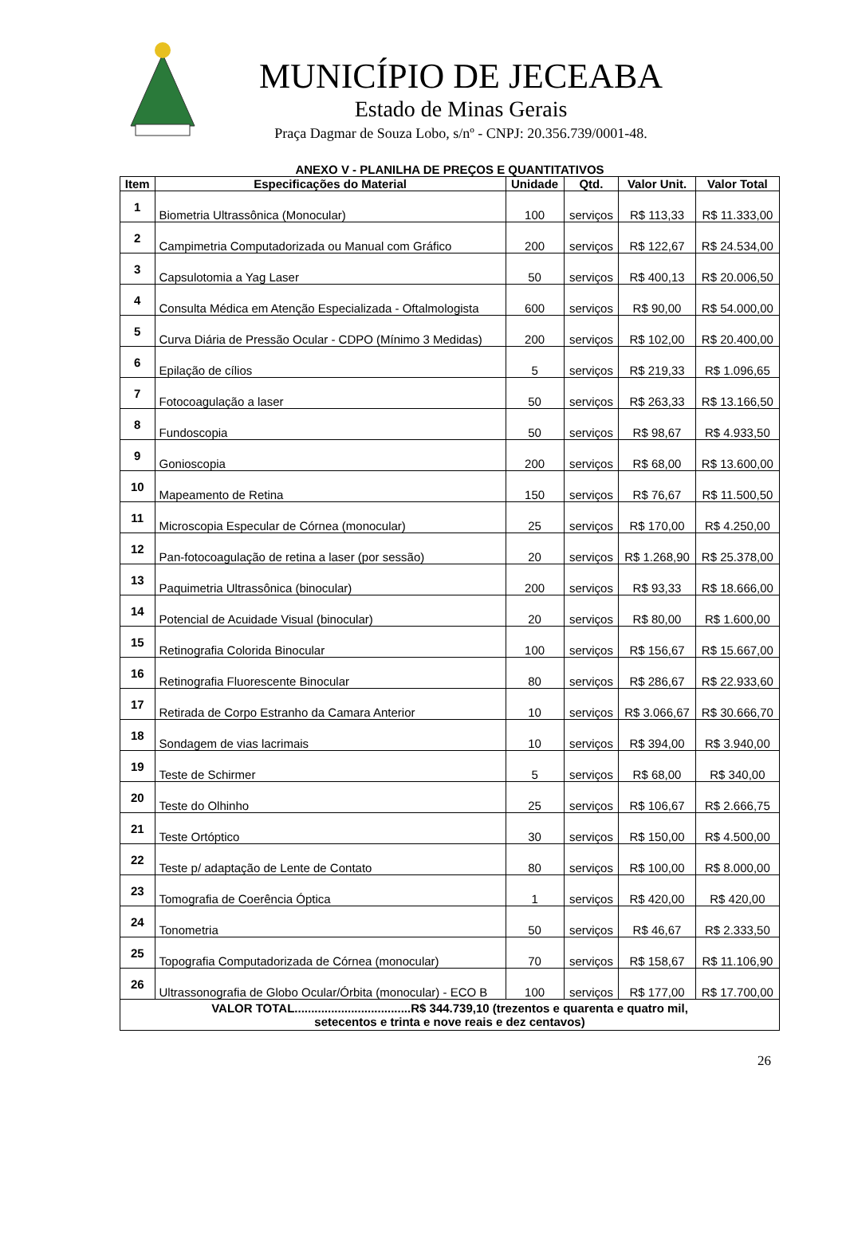MUNICÍPIO DE JECEABA
Estado de Minas Gerais
Praça Dagmar de Souza Lobo, s/nº - CNPJ: 20.356.739/0001-48.
ANEXO V - PLANILHA DE PREÇOS E QUANTITATIVOS
| Item | Especificações do Material | Unidade | Qtd. | Valor Unit. | Valor Total |
| --- | --- | --- | --- | --- | --- |
| 1 | Biometria Ultrassônica (Monocular) | 100 | serviços | R$ 113,33 | R$ 11.333,00 |
| 2 | Campimetria Computadorizada ou Manual com Gráfico | 200 | serviços | R$ 122,67 | R$ 24.534,00 |
| 3 | Capsulotomia a Yag Laser | 50 | serviços | R$ 400,13 | R$ 20.006,50 |
| 4 | Consulta Médica em Atenção Especializada - Oftalmologista | 600 | serviços | R$ 90,00 | R$ 54.000,00 |
| 5 | Curva Diária de Pressão Ocular - CDPO (Mínimo 3 Medidas) | 200 | serviços | R$ 102,00 | R$ 20.400,00 |
| 6 | Epilação de cílios | 5 | serviços | R$ 219,33 | R$ 1.096,65 |
| 7 | Fotocoagulação a laser | 50 | serviços | R$ 263,33 | R$ 13.166,50 |
| 8 | Fundoscopia | 50 | serviços | R$ 98,67 | R$ 4.933,50 |
| 9 | Gonioscopia | 200 | serviços | R$ 68,00 | R$ 13.600,00 |
| 10 | Mapeamento de Retina | 150 | serviços | R$ 76,67 | R$ 11.500,50 |
| 11 | Microscopia Especular de Córnea (monocular) | 25 | serviços | R$ 170,00 | R$ 4.250,00 |
| 12 | Pan-fotocoagulação de retina a laser (por sessão) | 20 | serviços | R$ 1.268,90 | R$ 25.378,00 |
| 13 | Paquimetria Ultrassônica (binocular) | 200 | serviços | R$ 93,33 | R$ 18.666,00 |
| 14 | Potencial de Acuidade Visual (binocular) | 20 | serviços | R$ 80,00 | R$ 1.600,00 |
| 15 | Retinografia Colorida Binocular | 100 | serviços | R$ 156,67 | R$ 15.667,00 |
| 16 | Retinografia Fluorescente Binocular | 80 | serviços | R$ 286,67 | R$ 22.933,60 |
| 17 | Retirada de Corpo Estranho da Camara Anterior | 10 | serviços | R$ 3.066,67 | R$ 30.666,70 |
| 18 | Sondagem de vias lacrimais | 10 | serviços | R$ 394,00 | R$ 3.940,00 |
| 19 | Teste de Schirmer | 5 | serviços | R$ 68,00 | R$ 340,00 |
| 20 | Teste do Olhinho | 25 | serviços | R$ 106,67 | R$ 2.666,75 |
| 21 | Teste Ortóptico | 30 | serviços | R$ 150,00 | R$ 4.500,00 |
| 22 | Teste p/ adaptação de Lente de Contato | 80 | serviços | R$ 100,00 | R$ 8.000,00 |
| 23 | Tomografia de Coerência Óptica | 1 | serviços | R$ 420,00 | R$ 420,00 |
| 24 | Tonometria | 50 | serviços | R$ 46,67 | R$ 2.333,50 |
| 25 | Topografia Computadorizada de Córnea (monocular) | 70 | serviços | R$ 158,67 | R$ 11.106,90 |
| 26 | Ultrassonografia de Globo Ocular/Órbita (monocular) - ECO B | 100 | serviços | R$ 177,00 | R$ 17.700,00 |
| VALOR TOTAL...................................R$ 344.739,10 (trezentos e quarenta e quatro mil, setecentos e trinta e nove reais e dez centavos) | | | | | |
26